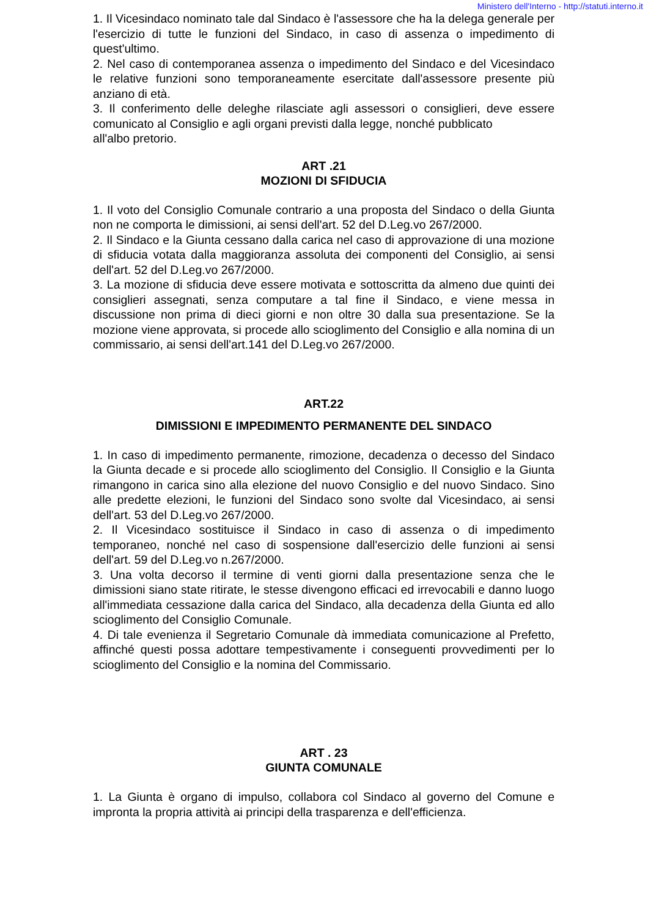Ministero dell'Interno - http://statuti.interno.it
1. Il Vicesindaco nominato tale dal Sindaco è l'assessore che ha la delega generale per l'esercizio di tutte le funzioni del Sindaco, in caso di assenza o impedimento di quest'ultimo.
2. Nel caso di contemporanea assenza o impedimento del Sindaco e del Vicesindaco le relative funzioni sono temporaneamente esercitate dall'assessore presente più anziano di età.
3. Il conferimento delle deleghe rilasciate agli assessori o consiglieri, deve essere comunicato al Consiglio e agli organi previsti dalla legge, nonché pubblicato
all'albo pretorio.
ART .21
MOZIONI DI SFIDUCIA
1. Il voto del Consiglio Comunale contrario a una proposta del Sindaco o della Giunta non ne comporta le dimissioni, ai sensi dell'art. 52 del D.Leg.vo 267/2000.
2. Il Sindaco e la Giunta cessano dalla carica nel caso di approvazione di una mozione di sfiducia votata dalla maggioranza assoluta dei componenti del Consiglio, ai sensi dell'art. 52 del D.Leg.vo 267/2000.
3. La mozione di sfiducia deve essere motivata e sottoscritta da almeno due quinti dei consiglieri assegnati, senza computare a tal fine il Sindaco, e viene messa in discussione non prima di dieci giorni e non oltre 30 dalla sua presentazione. Se la mozione viene approvata, si procede allo scioglimento del Consiglio e alla nomina di un commissario, ai sensi dell'art.141 del D.Leg.vo 267/2000.
ART.22
DIMISSIONI E IMPEDIMENTO PERMANENTE DEL SINDACO
1. In caso di impedimento permanente, rimozione, decadenza o decesso del Sindaco la Giunta decade e si procede allo scioglimento del Consiglio. Il Consiglio e la Giunta rimangono in carica sino alla elezione del nuovo Consiglio e del nuovo Sindaco. Sino alle predette elezioni, le funzioni del Sindaco sono svolte dal Vicesindaco, ai sensi dell'art. 53 del D.Leg.vo 267/2000.
2. Il Vicesindaco sostituisce il Sindaco in caso di assenza o di impedimento temporaneo, nonché nel caso di sospensione dall'esercizio delle funzioni ai sensi dell'art. 59 del D.Leg.vo n.267/2000.
3. Una volta decorso il termine di venti giorni dalla presentazione senza che le dimissioni siano state ritirate, le stesse divengono efficaci ed irrevocabili e danno luogo all'immediata cessazione dalla carica del Sindaco, alla decadenza della Giunta ed allo scioglimento del Consiglio Comunale.
4. Di tale evenienza il Segretario Comunale dà immediata comunicazione al Prefetto, affinché questi possa adottare tempestivamente i conseguenti provvedimenti per lo scioglimento del Consiglio e la nomina del Commissario.
ART . 23
GIUNTA COMUNALE
1. La Giunta è organo di impulso, collabora col Sindaco al governo del Comune e impronta la propria attività ai principi della trasparenza e dell'efficienza.